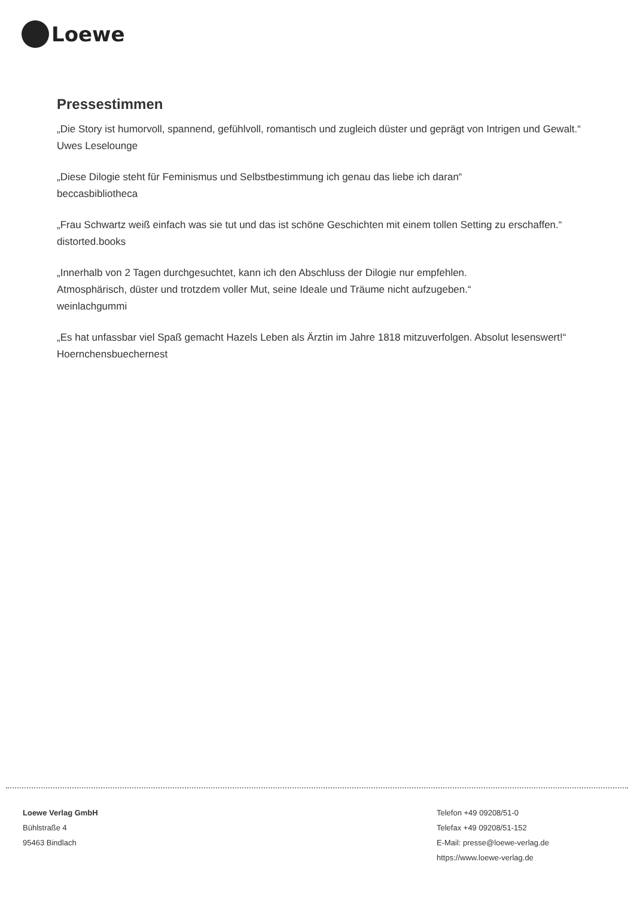Loewe
Pressestimmen
„Die Story ist humorvoll, spannend, gefühlvoll, romantisch und zugleich düster und geprägt von Intrigen und Gewalt.“ Uwes Leselounge
„Diese Dilogie steht für Feminismus und Selbstbestimmung ich genau das liebe ich daran“
beccasbibliotheca
„Frau Schwartz weiß einfach was sie tut und das ist schöne Geschichten mit einem tollen Setting zu erschaffen.“ distorted.books
„Innerhalb von 2 Tagen durchgesuchtet, kann ich den Abschluss der Dilogie nur empfehlen.
Atmosphärisch, düster und trotzdem voller Mut, seine Ideale und Träume nicht aufzugeben.“
weinlachgummi
„Es hat unfassbar viel Spaß gemacht Hazels Leben als Ärztin im Jahre 1818 mitzuverfolgen. Absolut lesenswert!“ Hoernchensbuechernest
Loewe Verlag GmbH
Bühlstraße 4
95463 Bindlach
Telefon +49 09208/51-0
Telefax +49 09208/51-152
E-Mail: presse@loewe-verlag.de
https://www.loewe-verlag.de